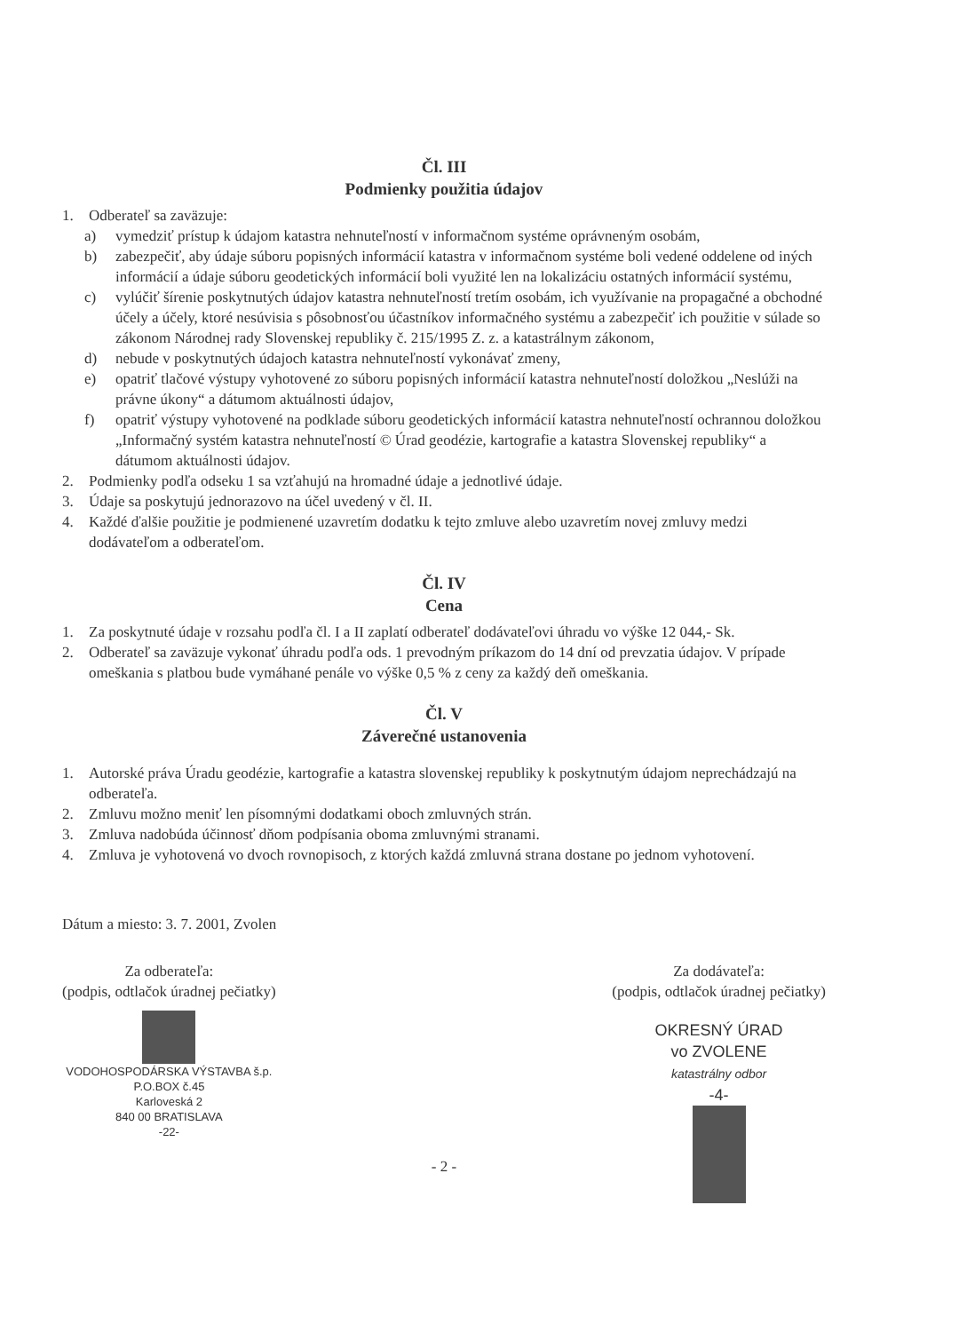Čl. III
Podmienky použitia údajov
1. Odberateľ sa zaväzuje:
a) vymedziť prístup k údajom katastra nehnuteľností v informačnom systéme oprávneným osobám,
b) zabezpečiť, aby údaje súboru popisných informácií katastra v informačnom systéme boli vedené oddelene od iných informácií a údaje súboru geodetických informácií boli využité len na lokalizáciu ostatných informácií systému,
c) vylúčiť šírenie poskytnutých údajov katastra nehnuteľností tretím osobám, ich využívanie na propagačné a obchodné účely a účely, ktoré nesúvisia s pôsobnosťou účastníkov informačného systému a zabezpečiť ich použitie v súlade so zákonom Národnej rady Slovenskej republiky č. 215/1995 Z. z. a katastrálnym zákonom,
d) nebude v poskytnutých údajoch katastra nehnuteľností vykonávať zmeny,
e) opatriť tlačové výstupy vyhotovené zo súboru popisných informácií katastra nehnuteľností doložkou „Neslúži na právne úkony“ a dátumom aktuálnosti údajov,
f) opatriť výstupy vyhotovené na podklade súboru geodetických informácií katastra nehnuteľností ochrannou doložkou „Informačný systém katastra nehnuteľností © Úrad geodézie, kartografie a katastra Slovenskej republiky“ a dátumom aktuálnosti údajov.
2. Podmienky podľa odseku 1 sa vzťahujú na hromadné údaje a jednotlivé údaje.
3. Údaje sa poskytujú jednorazovo na účel uvedený v čl. II.
4. Každé ďalšie použitie je podmienené uzavretím dodatku k tejto zmluve alebo uzavretím novej zmluvy medzi dodávateľom a odberateľom.
Čl. IV
Cena
1. Za poskytnuté údaje v rozsahu podľa čl. I a II zaplatí odberateľ dodávateľovi úhradu vo výške 12 044,- Sk.
2. Odberateľ sa zaväzuje vykonať úhradu podľa ods. 1 prevodným príkazom do 14 dní od prevzatia údajov. V prípade omeškania s platbou bude vymáhané penále vo výške 0,5 % z ceny za každý deň omeškania.
Čl. V
Záverečné ustanovenia
1. Autorské práva Úradu geodézie, kartografie a katastra slovenskej republiky k poskytnutým údajom neprechádzajú na odberateľa.
2. Zmluvu možno meniť len písomnými dodatkami oboch zmluvných strán.
3. Zmluva nadobúda účinnosť dňom podpísania oboma zmluvnými stranami.
4. Zmluva je vyhotovená vo dvoch rovnopisoch, z ktorých každá zmluvná strana dostane po jednom vyhotovení.
Dátum a miesto: 3. 7. 2001, Zvolen
Za odberateľa:
(podpis, odtlačok úradnej pečiatky)
VODOHOSPODÁRSKA VÝSTAVBA š.p.
P.O.BOX č.45
Karloveská 2
840 00 BRATISLAVA
-22-
- 2 - Za dodávateľa:
(podpis, odtlačok úradnej pečiatky)
OKRESNÝ ÚRAD
vo ZVOLENE
katastrálny odbor
-4-